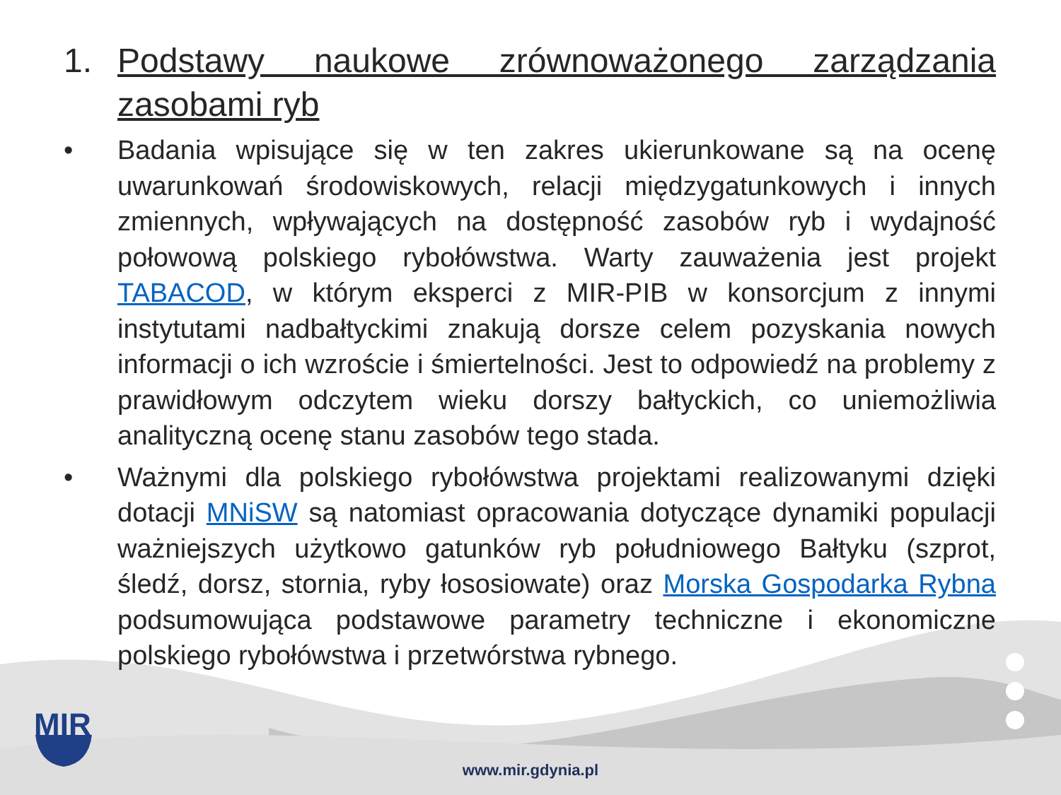MIR
1. Podstawy naukowe zrównoważonego zarządzania zasobami ryb
• Badania wpisujące się w ten zakres ukierunkowane są na ocenę uwarunkowań środowiskowych, relacji międzygatunkowych i innych zmiennych, wpływających na dostępność zasobów ryb i wydajność połowową polskiego rybołówstwa. Warty zauważenia jest projekt TABACOD, w którym eksperci z MIR-PIB w konsorcjum z innymi instytutami nadbałtyckimi znakują dorsze celem pozyskania nowych informacji o ich wzroście i śmiertelności. Jest to odpowiedź na problemy z prawidłowym odczytem wieku dorszy bałtyckich, co uniemożliwia analityczną ocenę stanu zasobów tego stada.
• Ważnymi dla polskiego rybołówstwa projektami realizowanymi dzięki dotacji MNiSW są natomiast opracowania dotyczące dynamiki populacji ważniejszych użytkowo gatunków ryb południowego Bałtyku (szprot, śledź, dorsz, stornia, ryby łososiowate) oraz Morska Gospodarka Rybna podsumowująca podstawowe parametry techniczne i ekonomiczne polskiego rybołówstwa i przetwórstwa rybnego.
www.mir.gdynia.pl